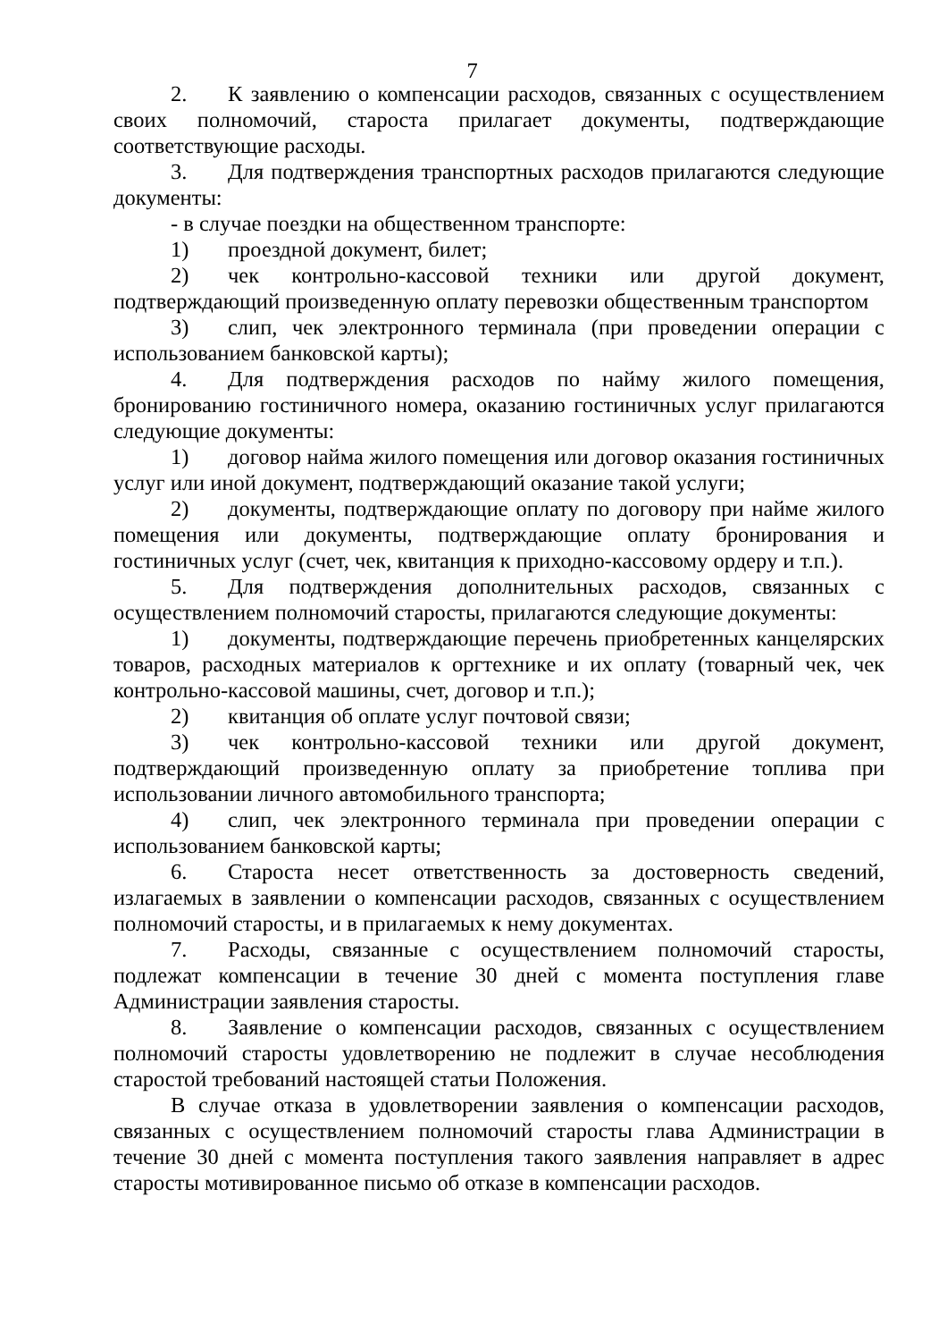7
2. К заявлению о компенсации расходов, связанных с осуществлением своих полномочий, староста прилагает документы, подтверждающие соответствующие расходы.
3. Для подтверждения транспортных расходов прилагаются следующие документы:
- в случае поездки на общественном транспорте:
1) проездной документ, билет;
2) чек контрольно-кассовой техники или другой документ, подтверждающий произведенную оплату перевозки общественным транспортом
3) слип, чек электронного терминала (при проведении операции с использованием банковской карты);
4. Для подтверждения расходов по найму жилого помещения, бронированию гостиничного номера, оказанию гостиничных услуг прилагаются следующие документы:
1) договор найма жилого помещения или договор оказания гостиничных услуг или иной документ, подтверждающий оказание такой услуги;
2) документы, подтверждающие оплату по договору при найме жилого помещения или документы, подтверждающие оплату бронирования и гостиничных услуг (счет, чек, квитанция к приходно-кассовому ордеру и т.п.).
5. Для подтверждения дополнительных расходов, связанных с осуществлением полномочий старосты, прилагаются следующие документы:
1) документы, подтверждающие перечень приобретенных канцелярских товаров, расходных материалов к оргтехнике и их оплату (товарный чек, чек контрольно-кассовой машины, счет, договор и т.п.);
2) квитанция об оплате услуг почтовой связи;
3) чек контрольно-кассовой техники или другой документ, подтверждающий произведенную оплату за приобретение топлива при использовании личного автомобильного транспорта;
4) слип, чек электронного терминала при проведении операции с использованием банковской карты;
6. Староста несет ответственность за достоверность сведений, излагаемых в заявлении о компенсации расходов, связанных с осуществлением полномочий старосты, и в прилагаемых к нему документах.
7. Расходы, связанные с осуществлением полномочий старосты, подлежат компенсации в течение 30 дней с момента поступления главе Администрации заявления старосты.
8. Заявление о компенсации расходов, связанных с осуществлением полномочий старосты удовлетворению не подлежит в случае несоблюдения старостой требований настоящей статьи Положения.
В случае отказа в удовлетворении заявления о компенсации расходов, связанных с осуществлением полномочий старосты глава Администрации в течение 30 дней с момента поступления такого заявления направляет в адрес старосты мотивированное письмо об отказе в компенсации расходов.